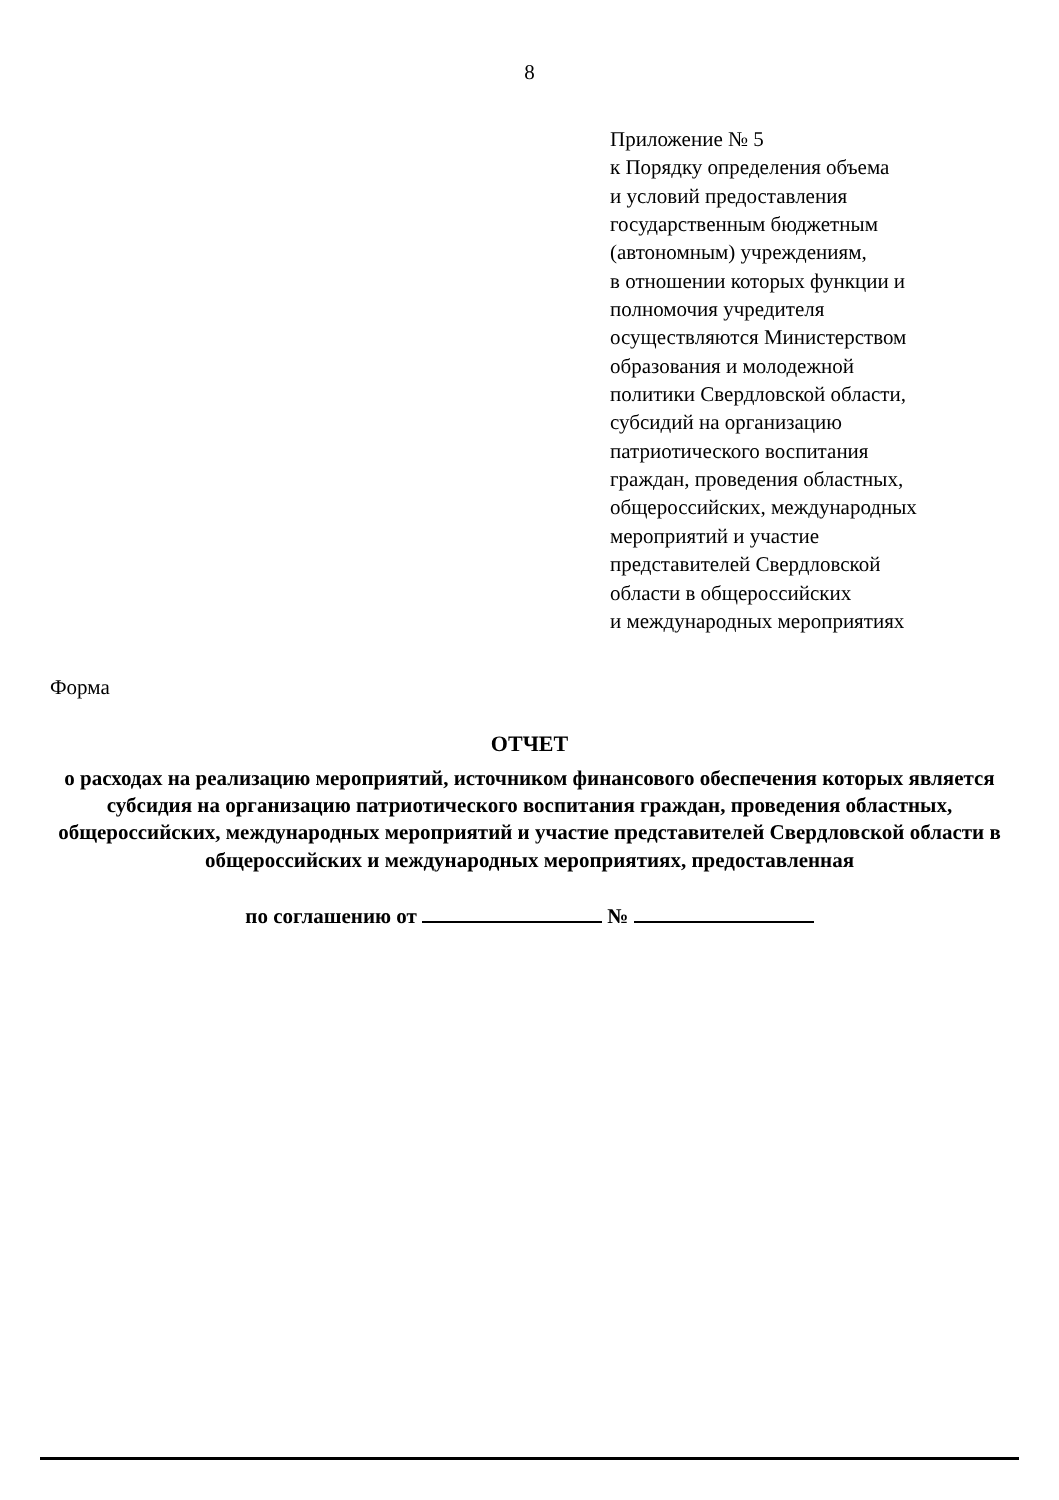8
Приложение № 5
к Порядку определения объема
и условий предоставления
государственным бюджетным
(автономным) учреждениям,
в отношении которых функции и
полномочия учредителя
осуществляются Министерством
образования и молодежной
политики Свердловской области,
субсидий на организацию
патриотического воспитания
граждан, проведения областных,
общероссийских, международных
мероприятий и участие
представителей Свердловской
области в общероссийских
и международных мероприятиях
Форма
ОТЧЕТ
о расходах на реализацию мероприятий, источником финансового обеспечения которых является субсидия на организацию патриотического воспитания граждан, проведения областных, общероссийских, международных мероприятий и участие представителей Свердловской области в общероссийских и международных мероприятиях, предоставленная
по соглашению от №